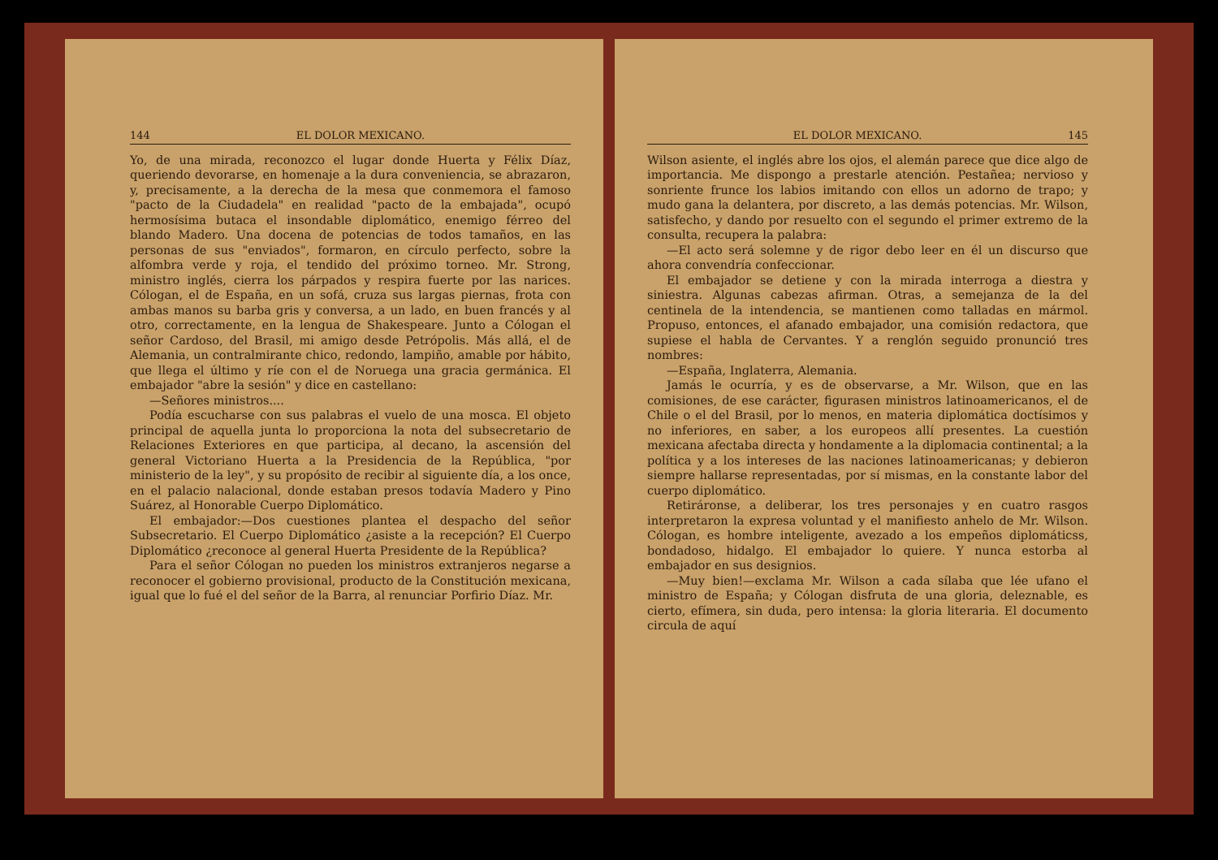144 EL DOLOR MEXICANO.
Yo, de una mirada, reconozco el lugar donde Huerta y Félix Díaz, queriendo devorarse, en homenaje a la dura conveniencia, se abrazaron, y, precisamente, a la derecha de la mesa que conmemora el famoso "pacto de la Ciudadela" en realidad "pacto de la embajada", ocupó hermosísima butaca el insondable diplomático, enemigo férreo del blando Madero. Una docena de potencias de todos tamaños, en las personas de sus "enviados", formaron, en círculo perfecto, sobre la alfombra verde y roja, el tendido del próximo torneo. Mr. Strong, ministro inglés, cierra los párpados y respira fuerte por las narices. Cólogan, el de España, en un sofá, cruza sus largas piernas, frota con ambas manos su barba gris y conversa, a un lado, en buen francés y al otro, correctamente, en la lengua de Shakespeare. Junto a Cólogan el señor Cardoso, del Brasil, mi amigo desde Petrópolis. Más allá, el de Alemania, un contralmirante chico, redondo, lampiño, amable por hábito, que llega el último y ríe con el de Noruega una gracia germánica. El embajador "abre la sesión" y dice en castellano:
—Señores ministros....
Podía escucharse con sus palabras el vuelo de una mosca. El objeto principal de aquella junta lo proporciona la nota del subsecretario de Relaciones Exteriores en que participa, al decano, la ascensión del general Victoriano Huerta a la Presidencia de la República, "por ministerio de la ley", y su propósito de recibir al siguiente día, a los once, en el palacio nalacional, donde estaban presos todavía Madero y Pino Suárez, al Honorable Cuerpo Diplomático.
El embajador:—Dos cuestiones plantea el despacho del señor Subsecretario. El Cuerpo Diplomático ¿asiste a la recepción? El Cuerpo Diplomático ¿reconoce al general Huerta Presidente de la República?
Para el señor Cólogan no pueden los ministros extranjeros negarse a reconocer el gobierno provisional, producto de la Constitución mexicana, igual que lo fué el del señor de la Barra, al renunciar Porfirio Díaz. Mr.
EL DOLOR MEXICANO. 145
Wilson asiente, el inglés abre los ojos, el alemán parece que dice algo de importancia. Me dispongo a prestarle atención. Pestañea; nervioso y sonriente frunce los labios imitando con ellos un adorno de trapo; y mudo gana la delantera, por discreto, a las demás potencias. Mr. Wilson, satisfecho, y dando por resuelto con el segundo el primer extremo de la consulta, recupera la palabra:
—El acto será solemne y de rigor debo leer en él un discurso que ahora convendría confeccionar.
El embajador se detiene y con la mirada interroga a diestra y siniestra. Algunas cabezas afirman. Otras, a semejanza de la del centinela de la intendencia, se mantienen como talladas en mármol. Propuso, entonces, el afanado embajador, una comisión redactora, que supiese el habla de Cervantes. Y a renglón seguido pronunció tres nombres:
—España, Inglaterra, Alemania.
Jamás le ocurría, y es de observarse, a Mr. Wilson, que en las comisiones, de ese carácter, figurasen ministros latinoamericanos, el de Chile o el del Brasil, por lo menos, en materia diplomática doctísimos y no inferiores, en saber, a los europeos allí presentes. La cuestión mexicana afectaba directa y hondamente a la diplomacia continental; a la política y a los intereses de las naciones latinoamericanas; y debieron siempre hallarse representadas, por sí mismas, en la constante labor del cuerpo diplomático.
Retiráronse, a deliberar, los tres personajes y en cuatro rasgos interpretaron la expresa voluntad y el manifiesto anhelo de Mr. Wilson. Cólogan, es hombre inteligente, avezado a los empeños diplomáticss, bondadoso, hidalgo. El embajador lo quiere. Y nunca estorba al embajador en sus designios.
—Muy bien!—exclama Mr. Wilson a cada sílaba que lée ufano el ministro de España; y Cólogan disfruta de una gloria, deleznable, es cierto, efímera, sin duda, pero intensa: la gloria literaria. El documento circula de aquí